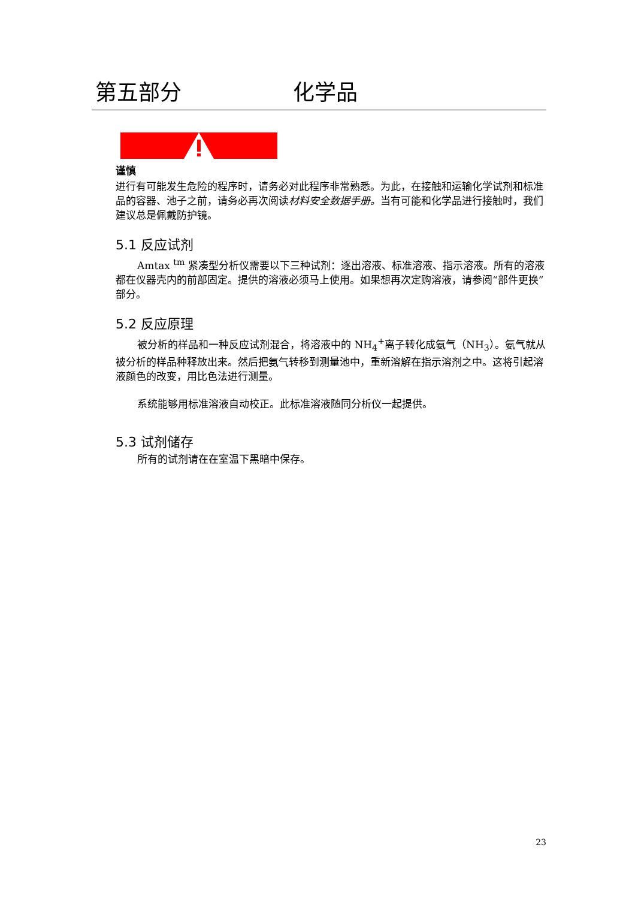第五部分 化学品
谨慎
进行有可能发生危险的程序时，请务必对此程序非常熟悉。为此，在接触和运输化学试剂和标准品的容器、池子之前，请务必再次阅读材料安全数据手册。当有可能和化学品进行接触时，我们建议总是佩戴防护镜。
5.1 反应试剂
Amtax <sup>tm</sup> 紧凑型分析仪需要以下三种试剂：逐出溶液、标准溶液、指示溶液。所有的溶液都在仪器壳内的前部固定。提供的溶液必须马上使用。如果想再次定购溶液，请参阅“部件更换”部分。
5.2 反应原理
被分析的样品和一种反应试剂混合，将溶液中的 NH<sub>4</sub><sup>+</sup>离子转化成氨气（NH<sub>3</sub>）。氨气就从被分析的样品种释放出来。然后把氨气转移到测量池中，重新溶解在指示溶剂之中。这将引起溶液颜色的改变，用比色法进行测量。
系统能够用标准溶液自动校正。此标准溶液随同分析仪一起提供。
5.3 试剂储存
所有的试剂请在在室温下黑暗中保存。
23